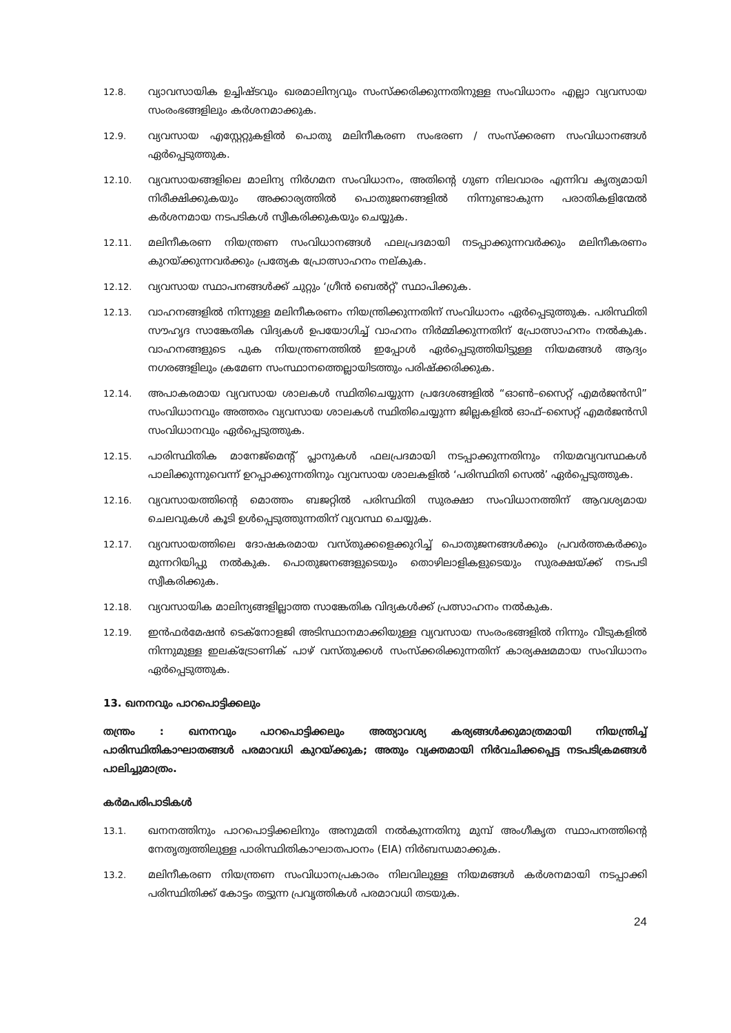12.8.
വ്യാവസായിക ഉച്ചിഷ്ടവും ഖരമാലിന്യവും സംസ്ക്കരിക്കുന്നതിനുള്ള സംവിധാനം എല്ലാ വ്യവസായ സംരംഭങ്ങളിലും കർശനമാക്കുക.
12.9.
വ്യവസായ എസ്റ്റേറ്റുകളിൽ പൊതു മലിനീകരണ സംഭരണ / സംസ്ക്കരണ സംവിധാനങ്ങൾ ഏർപ്പെടുത്തുക.
12.10.
വ്യവസായങ്ങളിലെ മാലിന്യ നിർഗമന സംവിധാനം, അതിന്റെ ഗുണ നിലവാരം എന്നിവ കൃത്യമായി നിരീക്ഷിക്കുകയും അക്കാര്യത്തിൽ പൊതുജനങ്ങളിൽ നിന്നുണ്ടാകുന്ന പരാതികളിന്മേൽ കർശനമായ നടപടികൾ സ്വീകരിക്കുകയും ചെയ്യുക.
12.11.
മലിനീകരണ നിയന്ത്രണ സംവിധാനങ്ങൾ ഫലപ്രദമായി നടപ്പാക്കുന്നവർക്കും മലിനീകരണം കുറയ്ക്കുന്നവർക്കും പ്രത്യേക പ്രോത്സാഹനം നല്കുക.
12.12.
വ്യവസായ സ്ഥാപനങ്ങൾക്ക് ചുറ്റും ‘ഗ്രീൻ ബെൽറ്റ്’ സ്ഥാപിക്കുക.
12.13.
വാഹനങ്ങളിൽ നിന്നുള്ള മലിനീകരണം നിയന്ത്രിക്കുന്നതിന് സംവിധാനം ഏർപ്പെടുത്തുക. പരിസ്ഥിതി സൗഹൃദ സാങ്കേതിക വിദ്യകൾ ഉപയോഗിച്ച് വാഹനം നിർമ്മിക്കുന്നതിന് പ്രോത്സാഹനം നൽകുക. വാഹനങ്ങളുടെ പുക നിയന്ത്രണത്തിൽ ഇപ്പോൾ ഏർപ്പെടുത്തിയിട്ടുള്ള നിയമങ്ങൾ ആദ്യം നഗരങ്ങളിലും ക്രമേണ സംസ്ഥാനത്തെല്ലായിടത്തും പരിഷ്ക്കരിക്കുക.
12.14.
അപാകരമായ വ്യവസായ ശാലകൾ സ്ഥിതിചെയ്യുന്ന പ്രദേശങ്ങളിൽ “ഓൺ–സൈറ്റ് എമർജൻസി” സംവിധാനവും അത്തരം വ്യവസായ ശാലകൾ സ്ഥിതിചെയ്യുന്ന ജില്ലകളിൽ ഓഫ്–സൈറ്റ് എമർജൻസി സംവിധാനവും ഏർപ്പെടുത്തുക.
12.15.
പാരിസ്ഥിതിക മാനേജ്മെന്റ് പ്ലാനുകൾ ഫലപ്രദമായി നടപ്പാക്കുന്നതിനും നിയമവ്യവസ്ഥകൾ പാലിക്കുന്നുവെന്ന് ഉറപ്പാക്കുന്നതിനും വ്യവസായ ശാലകളിൽ ‘പരിസ്ഥിതി സെൽ’ ഏർപ്പെടുത്തുക.
12.16.
വ്യവസായത്തിന്റെ മൊത്തം ബജറ്റിൽ പരിസ്ഥിതി സുരക്ഷാ സംവിധാനത്തിന് ആവശ്യമായ ചെലവുകൾ കൂടി ഉൾപ്പെടുത്തുന്നതിന് വ്യവസ്ഥ ചെയ്യുക.
12.17.
വ്യവസായത്തിലെ ദോഷകരമായ വസ്തുക്കളെക്കുറിച്ച് പൊതുജനങ്ങൾക്കും പ്രവർത്തകർക്കും മുന്നറിയിപ്പു നൽകുക. പൊതുജനങ്ങളുടെയും തൊഴിലാളികളുടെയും സുരക്ഷയ്ക്ക് നടപടി സ്വീകരിക്കുക.
12.18.
വ്യവസായിക മാലിന്യങ്ങളില്ലാത്ത സാങ്കേതിക വിദ്യകൾക്ക് പ്രത്സാഹനം നൽകുക.
12.19.
ഇൻഫർമേഷൻ ടെക്നോളജി അടിസ്ഥാനമാക്കിയുള്ള വ്യവസായ സംരംഭങ്ങളിൽ നിന്നും വീടുകളിൽ നിന്നുമുള്ള ഇലക്ട്രോണിക് പാഴ് വസ്തുക്കൾ സംസ്ക്കരിക്കുന്നതിന് കാര്യക്ഷമമായ സംവിധാനം ഏർപ്പെടുത്തുക.
13. ഖനനവും പാറപൊട്ടിക്കലും
തന്ത്രം : ഖനനവും പാറപൊട്ടിക്കലും അത്യാവശ്യ കര്യങ്ങൾക്കുമാത്രമായി നിയന്ത്രിച്ച് പാരിസ്ഥിതികാഘാതങ്ങൾ പരമാവധി കുറയ്ക്കുക; അതും വ്യക്തമായി നിർവചിക്കപ്പെട്ട നടപടിക്രമങ്ങൾ പാലിച്ചുമാത്രം.
കർമപരിപാടികൾ
13.1.
ഖനനത്തിനും പാറപൊട്ടിക്കലിനും അനുമതി നൽകുന്നതിനു മുമ്പ് അംഗീകൃത സ്ഥാപനത്തിന്റെ നേതൃത്വത്തിലുള്ള പാരിസ്ഥിതികാഘാതപഠനം (EIA) നിർബന്ധമാക്കുക.
13.2.
മലിനീകരണ നിയന്ത്രണ സംവിധാനപ്രകാരം നിലവിലുള്ള നിയമങ്ങൾ കർശനമായി നടപ്പാക്കി പരിസ്ഥിതിക്ക് കോട്ടം തട്ടുന്ന പ്രവൃത്തികൾ പരമാവധി തടയുക.
24